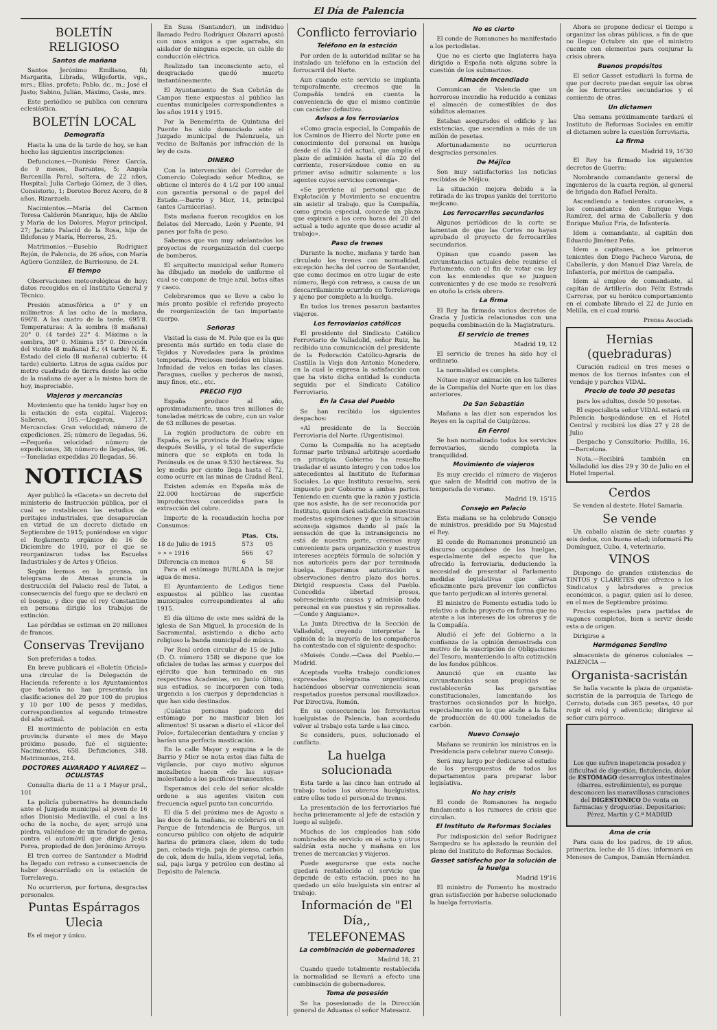El Día de Palencia
BOLETÍN RELIGIOSO
Santos de mañana
Santos Jerónimo Emiliano, fd; Margarita, Librada, Wilgefortis, vgs., mrs.; Elías, profeta; Pablo, dc., m.; José el Justo; Sabino, Julián, Máximo, Casia, mrs.
Este periódico se publica con censura eclesiástica.
BOLETÍN LOCAL
Demografía
Hasta la una de la tarde de hoy, se han hecho las siguientes inscripciones:
Defunciones.—Dionisio Pérez García, de 9 meses, Barrantes, 5; Angela Barcenilla Paral, soltera, de 22 años, Hospital; Julia Carbajo Gómez, de 3 días, Consistorio, 1; Doroteo Borez Acero, de 8 años, Rizarzuela.
Nacimientos.—María del Carmen Teresa Calderón Manrique, hija de Abilio y María de los Dolores, Mayor principal, 27; Jacinto Palacid de la Rosa, hijo de Ildefonso y María, Herreros, 25.
Matrimonios.—Eusebio Rodríguez Rejón, de Palencia, de 26 años, con María Agüero González, de Barriosuso, de 24.
El tiempo
Observaciones meteorológicas de hoy; datos recogidos en el Instituto General y Técnico.
Presión atmosférica a 0° y en milímetros: A las ocho de la mañana, 696'8. A las cuatro de la tarde, 695'8. Temperaturas: A la sombra (8 mañana) 20° 0. (4 tarde) 22° 4. Máxima a la sombra, 30° 0. Mínima 15° 0. Dirección del viento (8 mañana) E.; (4 tarde) N. E. Estado del cielo (8 mañana) cubierto; (4 tarde) cubierto. Litros de agua caídos por metro cuadrado de tierra desde las ocho de la mañana de ayer a la misma hora de hoy, inapreciable.
Viajeros y mercancías
Movimiento que ha tenido lugar hoy en la estación de esta capital. Viajeros: Salieron, 105.—Llegaron, 137. Mercancías: Gran velocidad; número de expediciones, 25; número de llegadas, 56.—Pequeña velocidad: número de expediciones, 38; número de llegadas, 96.—Toneladas expedidas 20 llegadas, 56.
NOTICIAS
Ayer publicó la «Gaceta» un decreto del ministerio de Instrucción pública, por el cual se restablecen los estudios de peritajes industriales, que desaparecían en virtud de un decreto dictado en Septiembre de 1915; poniéndose en vigor el Reglamento orgánico de 16 de Diciembre de 1910, por el que se reorganizaron todas las Escuelas Industriales y de Artes y Oficios.
Según leemos en la prensa, un telegrama de Atenas anuncia la destrucción del Palacio real de Tatoi, a consecuencia del fuego que se declaró en el bosque, y dice que el rey Constantino en persona dirigió los trabajos de extinción.
Las pérdidas se estiman en 20 millones de francos.
Conservas Trevijano
Son preferidas a todas.
En breve publicará el «Boletín Oficial» una circular de la Delegación de Hacienda referente a los Ayuntamientos que todavía no han presentado las clasificaciones del 20 por 100 de propios y 10 por 100 de pesas y medidas, correspondientes al segundo trimestre del año actual.
El movimiento de población en esta provincia durante el mes de Mayo próximo pasado, fué el siguiente: Nacimientos, 658. Defunciones, 348. Matrimonios, 214.
DOCTORES ALVARADO Y ALVAREZ — OCULISTAS
Consulta diaria de 11 a 1 Mayor pral., 101
La policía gubernativa ha denunciado ante el Juzgado municipal al joven de 16 años Dionisio Mediavilla, el cual a las ocho de la noche, de ayer, arrojó una piedra, valiéndose de un tirador de goma, contra el automóvil que dirigía Jesús Perea, propiedad de don Jerónimo Arroyo.
El tren correo de Santander a Madrid ha llegado con retraso a consecuencia de haber descarrilado en la estación de Torrelavega.
No ocurrieron, por fortuna, desgracias personales.
Puntas Espárragos Ulecia
Es el mejor y único.
En Susa (Santander), un individuo llamado Pedro Rodríguez Olazarri apostó con unos amigos a que agarraba, sin aislador de ninguna especie, un cable de conducción eléctrica.
Realizado tan inconsciente acto, el desgraciado quedó muerto instantáneamente.
El Ayuntamiento de San Cebrián de Campos tiene expuestas al público las cuentas municipales correspondientes a los años 1914 y 1915.
Por la Benemérita de Quintana del Puente ha sido denunciado ante el Juzgado municipal de Palenzuela, un vecino de Baltanás por infracción de la ley de caza.
DINERO
Con la intervención del Corredor de Comercio Colegiado señor Medina, se obtiene el interés de 4 1/2 por 100 anual con garantía personal o de papel del Estado.—Barrio y Mier, 14, principal (antes Carnicerías).
Esta mañana fueron recogidos en los fielatos del Mercado, León y Puente, 94 panes por falta de peso.
Sabemos que van muy adelantados los proyectos de reorganización del cuerpo de bomberos.
El arquitecto municipal señor Romero ha dibujado un modelo de uniforme el cual se compone de traje azul, botas altas y casco.
Celebraremos que se lleve a cabo lo más pronto posible el referido proyecto de reorganización de tan importante cuerpo.
Señoras
Visitad la casa de M. Polo que es la que presenta más surtido en toda clase de Tejidos y Novedades para la próxima temporada. Preciosos modelos en blusas. Infinidad de velos en todas las clases. Paraguas, cuellos y pecheros de nansú, muy finos, etc., etc.
PRECIO FIJO
España produce al año, aproximadamente, unos tres millones de toneladas métricas de cobre, con un valor de 63 millones de pesetas.
La región productora de cobre en España, es la provincia de Huelva; sigue después Sevilla, y el total de superficie minera que se explota en toda la Península es de unas 9.530 hectáreas. Su ley media por ciento llega hasta el 72, como ocurre en las minas de Ciudad Real.
Existen además en España más de 22.000 hectáreas de superficie improductivas concedidas para la extracción del cobre.
Importe de la recaudación hecha por Consumos:
| | Ptas. | Cts. |
| --- | --- | --- |
| 18 de Julio de 1915 | 573 | 05 |
| » » » 1916 | 566 | 47 |
| Diferencia en menos | 6 | 58 |
Para el estómago BURLADA la mejor agua de mesa.
El Ayuntamiento de Ledigos tiene expuestos al público las cuentas municipales correspondientes al año 1915.
El día último de este mes saldrá de la iglesia de San Miguel, la procesión de la Sacramental, asistiendo a dicho acto religioso la banda municipal de música.
Por Real orden circular de 15 de Julio (D. O. número 158) se dispone que los oficiales de todas las armas y cuerpos del ejército que han terminado en sus respectivas Academias, en Junio último, sus estudios, se incorporen con toda urgencia a los cuerpos y dependencias a que han sido destinados.
¡Cuántas personas padecen del estómago por no masticar bien los alimentos! Si usaran a diario el «Licor del Polo», fortalecerían dentadura y encías y harían una perfecta masticación.
En la calle Mayor y esquina a la de Barrio y Mier se nota estos días falta de vigilancia, por cuyo motivo algunos mozalbetes hacen «de las suyas» molestando a los pacíficos transeuntes.
Esperamos del celo del señor alcalde ordene a sus agentes visiten con frecuencia aquel punto tan concurrido.
El día 5 del próximo mes de Agosto a las doce de la mañana, se celebrará en el Parque de Intendencia de Burgos, un concurso público con objeto de adquirir harina de primera clase, idem de todo pan, cebada vieja, paja de pienso, carbón de cok, idem de hulla, idem vegetal, leña, sal, paja larga y petróleo con destino al Depósito de Palencia.
Conflicto ferroviario
Teléfono en la estación
Por orden de la autoridad militar se ha instalado un teléfono en la estación del ferrocarril del Norte.
Aun cuando este servicio se implanta temporalmente, creemos que la Compañía tendrá en cuenta la conveniencia de que el mismo continúe con carácter definitivo.
Avisos a los ferroviarios
«Como gracia especial, la Compañía de los Caminos de Hierro del Norte pone en conocimiento del personal en huelga desde el día 12 del actual, que amplía el plazo de admisión hasta el día 20 del corriente, reservándose como en su primer aviso admitir solamente a los agentes cuyos servicios convenga».
«Se previene al personal que de Explotación y Movimiento se encuentra sin asistir al trabajo, que la Compañía, como gracia especial, concede un plazo que expirará a las cero horas del 20 del actual a todo agente que desee acudir al trabajo».
Paso de trenes
Durante la noche, mañana y tarde han circulado los trenes con normalidad, excepción hecha del correo de Santander, que como decimos en otro lugar de este número, llegó con retraso, a causa de un descarrilamiento ocurrido en Torrelavega y ajeno por completo a la huelga.
En todos los trenes pasaron bastantes viajeros.
Los ferroviarios católicos
El presidente del Sindicato Católico Ferroviario de Valladolid, señor Ruiz, ha recibido una comunicación del presidente de la Federación Católico-Agraria de Castilla la Vieja don Antonio Monedero, en la cual le expresa la satisfacción con que ha visto dicha entidad la conducta seguida por el Sindicato Católico Ferroviario.
En la Casa del Pueblo
Se han recibido los siguientes despachos:
«Al presidente de la Sección Ferroviaria del Norte. (Urgentísimo).
Como la Compañía no ha aceptado formar parte tribunal arbitraje acordado en principio, Gobierno ha resuelto trasladar el asunto íntegro y con todos los antecedentes al Instituto de Reformas Sociales. Lo que Instituto resuelva, será impuesto por Gobierno a ambas partes. Teniendo en cuenta que la razón y justicia que nos asiste, ha de ser reconocida por Instituto, quien dará satisfacción nuestras modestas aspiraciones y que la situación aconseja sigamos dando al país la sensación de que la intransigencia no está de nuestra parte, creemos muy conveniente para organización y nuestros intereses aceptéis fórmula de solución y nos autoricéis para dar por terminada huelga. Esperamos autorización u observaciones dentro plazo dos horas. Dirigid respuesta Casa del Pueblo. Concedida libertad presos, sobreseimiento causas y admisión todo personal en sus puestos y sin represalias. —Conde y Anguiano».
La Junta Directiva de la Sección de Valladolid, creyendo interpretar la opinión de la mayoría de los compañeros ha contestado con el siguiente despacho:
«Moisés Conde.—Casa del Pueblo.—Madrid.
Aceptada vuelta trabajo condiciones expresadas telegrama urgentísimo, haciéndoos observar conveniencia sean respetados puestos personal movilizado». Por Directiva, Romón.
En su consecuencia los ferroviarios huelguistas de Palencia, han acordado volver al trabajo esta tarde a las cinco.
Se considera, pues, solucionado el conflicto.
La huelga solucionada
Esta tarde a las cinco han entrado al trabajo todos los obreros huelguistas, entre ellos todo el personal de trenes.
La presentación de los ferroviarios fué hecha primeramente al jefe de estación y luego al subjefe.
Muchos de los empleados han sido nombrados de servicio en el acto y otros saldrán esta noche y mañana en los trenes de mercancías y viajeros.
Puede asegurarse que esta noche quedará restablecido el servicio que depende de esta estación, pues no ha quedado un sólo huelguista sin entrar al trabajo.
Información de "El Día,,
TELEFONEMAS
La combinación de gobernadores
Madrid 18, 21
Cuando quede totalmente restablecida la normalidad se llevará a efecto una combinación de gobernadores.
Toma de posesión
Se ha posesionado de la Dirección general de Aduanas el señor Matesanz.
No es cierto
El conde de Romanones ha manifestado a los periodistas.
Que no es cierto que Inglaterra haya dirigido a España nota alguna sobre la cuestión de los submarinos.
Almacén incendiado
Comunican de Valencia que un horroroso incendio ha reducido a cenizas el almacén de comestibles de dos súbditos alemanes.
Estaban asegurados el edificio y las existencias, que ascendían a más de un millón de pesetas.
Afortunadamente no ocurrieron desgracias personales.
De Méjico
Son muy satisfactorias las noticias recibidas de Méjico.
La situación mejora debido a la retirada de las tropas yankis del territorio mejicano.
Los ferrocarriles secundarios
Algunos periódicos de la corte se lamentan de que las Cortes no hayan aprobado el proyecto de ferrocarriles secundarios.
Opinan que cuando pasen las circunstancias actuales debe reunirse el Parlamento, con el fin de votar esa ley con las enmiendas que se juzguen convenientes y de ese modo se resolverá en otoño la crisis obrera.
La firma
El Rey ha firmado varios decretos de Gracia y Justicia relacionados con una pequeña combinación de la Magistratura.
El servicio de trenes
Madrid 19, 12
El servicio de trenes ha sido hoy el ordinario.
La normalidad es completa.
Nótase mayor animación en los talleres de la Compañía del Norte que en los días anteriores.
De San Sebastián
Mañana a las diez son esperados los Reyes en la capital de Guipúzcoa.
En Ferrol
Se han normalizado todos los servicios ferroviarios, siendo completa la tranquilidad.
Movimiento de viajeros
Es muy crecido el número de viajeros que salen de Madrid con motivo de la temporada de verano.
Madrid 19, 15'15
Consejo en Palacio
Esta mañana se ha celebrado Consejo de ministros, presidido por Su Majestad el Rey.
El conde de Romanones pronunció un discurso ocupándose de las huelgas, especialmente del aspecto que ha ofrecido la ferroviaria, deduciendo la necesidad de presentar al Parlamento medidas legislativas que sirvan eficazmente para prevenir los conflictos que tanto perjudican al interés general.
El ministro de Fomento estudia todo lo relativo a dicho proyecto en forma que no atente a los intereses de los obreros y de la Compañía.
Aludió el jefe del Gobierno a la confianza de la opinión demostrada con motivo de la suscripción de Obligaciones del Tesoro, manteniendo la alta cotización de los fondos públicos.
Anunció que en cuanto las circunstancias sean propicias se restablecerán las garantías constitucionales, lamentando los trastornos ocasionados por la huelga, especialmente en lo que atañe a la falta de producción de 40.000 toneladas de carbón.
Nuevo Consejo
Mañana se reunirán los ministros en la Presidencia para celebrar nuevo Consejo.
Será muy largo por dedicarse al estudio de los presupuestos de todos los departamentos para preparar labor legislativa.
No hay crisis
El conde de Romanones ha negado fundamento a los rumores de crisis que circulan.
El Instituto de Reformas Sociales
Por indisposición del señor Rodríguez Sampedro se ha aplazado la reunión del pleno del Instituto de Reformas Sociales.
Gasset satisfecho por la solución de la huelga
Madrid 19'16
El ministro de Fomento ha mostrado gran satisfacción por haberse solucionado la huelga ferroviaria.
Ahora se propone dedicar el tiempo a organizar las obras públicas, a fin de que no llegue Octubre sin que el ministro cuente con elementos para conjurar la crisis obrera.
Buenos propósitos
El señor Gasset estudiará la forma de que por decreto puedan seguir las obras de los ferrocarriles secundarios y el comienzo de otras.
Un dictamen
Una semana próximamente tardará el Instituto de Reformas Sociales en emitir el dictamen sobre la cuestión ferroviaria.
La firma
Madrid 19, 16'30
El Rey ha firmado los siguientes decretos de Guerra:
Nombrando comandante general de ingenieros de la cuarta región, al general de brigada don Rafael Peralta.
Ascendiendo a tenientes coroneles, a los comandantes don Enrique Vega Ramírez, del arma de Caballería y don Enrique Muñoz Fría, de Infantería.
Idem a comandante, al capitán don Eduardo Jiménez Peña.
Idem a capitanes, a los primeros tenientes don Diego Pacheco Varona, de Caballería, y don Manuel Díaz Varela, de Infantería, por méritos de campaña.
Idem al empleo de comandante, al capitán de Artillería don Félix Estrada Carreras, por su heróico comportamiento en el combate librado el 22 de Junio en Melilla, en el cual murió.
Prensa Asociada
Hernias (quebraduras)
Curación radical en tres meses o menos de los tiernos infantes con el vendaje y parches VIDAL.
Precio de todo 30 pesetas
para los adultos, desde 50 pesetas.
El especialista señor VIDAL estará en Palencia hospedándose en el Hotel Central y recibirá los días 27 y 28 de Julio
Despacho y Consultorio: Padilla, 16.—Barcelona.
Nota.—Recibirá también en Valladolid los días 29 y 30 de Julio en el Hotel Imperial.
Cerdos
Se venden al destete. Hotel Samaria.
Se vende
Un caballo alazán de siete cuartas y seis dedos, con buena edad; informará Pío Domínguez, Cubo, 4, veterinario.
VINOS
Dispongo de grandes existencias de TINTOS y CLARETES que ofrezco a los Sindicatos y labradores a precios económicos, a pagar, quien así lo desee, en el mes de Septiembre próximo.
Precios especiales para partidas de vagones completos, bien a servir desde esta o de origen.
Dirigirse a
Hermógenes Sendino
almacenista de géneros coloniales — PALENCIA —
Organista-sacristán
Se halla vacante la plaza de organista-sacristán de la parroquia de Tariego de Cerrato, dotada con 365 pesetas, 40 por regir el reloj y adventicio; dirigirse al señor cura párroco.
Los que sufren inapetencia pesadez y dificultad de digestión, flatulencia, dolor de ESTÓMAGO desarreglos intestinales (diarrea, estreñimiento), es porque desconocen las maravillosas curaciones del DIGESTONICO De venta en farmacias y droguerías. Depositarios: Pérez, Martín y C.ª MADRID
Ama de cría
Para casa de los padres, de 19 años, primeriza, leche de 15 días; informará en Meneses de Campos, Damián Hernández.